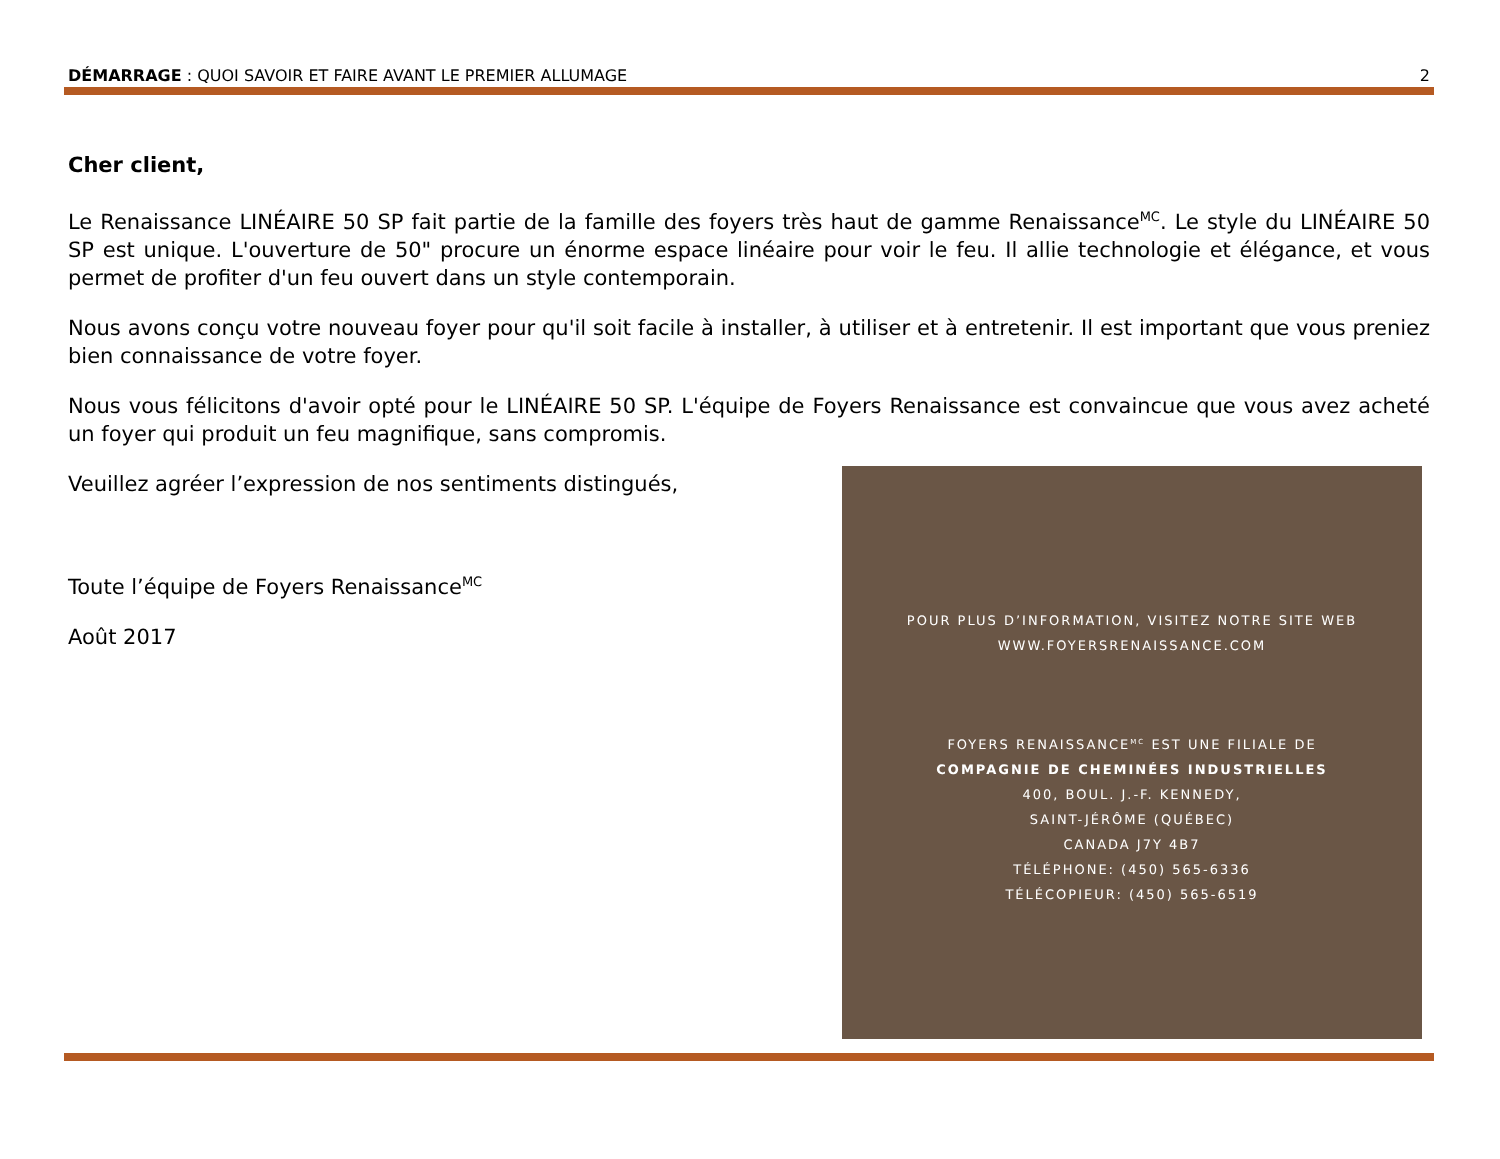DÉMARRAGE : QUOI SAVOIR ET FAIRE AVANT LE PREMIER ALLUMAGE 2
Cher client,
Le Renaissance LINÉAIRE 50 SP fait partie de la famille des foyers très haut de gamme Renaissance<sup>MC</sup>. Le style du LINÉAIRE 50 SP est unique. L'ouverture de 50" procure un énorme espace linéaire pour voir le feu. Il allie technologie et élégance, et vous permet de profiter d'un feu ouvert dans un style contemporain.
Nous avons conçu votre nouveau foyer pour qu'il soit facile à installer, à utiliser et à entretenir. Il est important que vous preniez bien connaissance de votre foyer.
Nous vous félicitons d'avoir opté pour le LINÉAIRE 50 SP. L'équipe de Foyers Renaissance est convaincue que vous avez acheté un foyer qui produit un feu magnifique, sans compromis.
Veuillez agréer l’expression de nos sentiments distingués,
Toute l’équipe de Foyers Renaissance<sup>MC</sup>
Août 2017
POUR PLUS D’INFORMATION, VISITEZ NOTRE SITE WEB
WWW.FOYERSRENAISSANCE.COM
FOYERS RENAISSANCE<sup>MC</sup> EST UNE FILIALE DE
COMPAGNIE DE CHEMINÉES INDUSTRIELLES
400, BOUL. J.-F. KENNEDY,
SAINT-JÉRÔME (QUÉBEC)
CANADA J7Y 4B7
TÉLÉPHONE: (450) 565-6336
TÉLÉCOPIEUR: (450) 565-6519